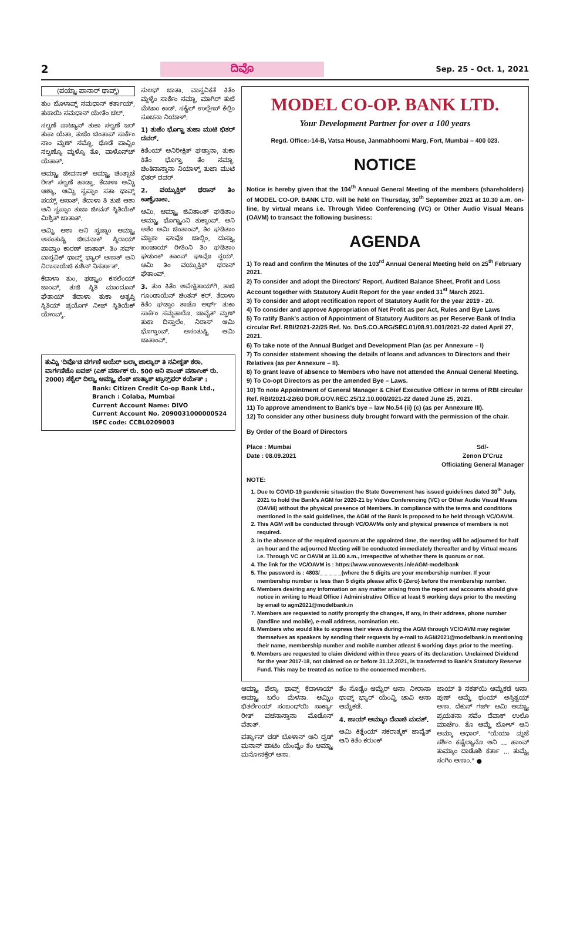2 ದಿವೊ Sep. 25 - Oct. 1, 2021
(ಪಯ್ಲ್ಯಾ ಪಾನಾರ್ ಥಾವ್ನ್)
ತುಂ ಬೊಳಾವ್ನ್ ಸಮಧಾನ್ ಕರ್ತಾಯ್, ತುಕಾಯಿ ಸಮಧಾನ್ ಯೇತೆಂ ಚಲ್.
ಸಲ್ವಣೆ ಪಾಟ್ಯಾನ್ ತುಕಾ ಸಲ್ವಣೆ ಜರ್ ತುಕಾ ಯೆತಾ, ತುಜೆಂ ಚಿಂತಾಪ್ ಸಾರ್ಕೆಂ ನಾಂ ಮ್ಹಣ್ ಸಮ್ಜೊ. ಥೊಡೆ ಪಾವ್ಟಿಂ ಸಲ್ವಣ್ಯೊ ಮ್ಹಳ್ಯೊ ತೊ, ವಾಳೊನ್‌ಚ್ ಯೆತಾತ್.
ಆಮ್ಚ್ಯಾ ಜೀವನಾಕ್ ಆಮ್ಚ್ಯಾ ಚಿಂತ್ಪಾಚೆ ರೀತ್ ಸಲ್ವಣೆ ಹಾಡ್ತಾ. ಕೆದಾಳಾ ಆಮ್ಚಿ ಆಶ್ಯಾ, ಆಮ್ಚಿ ಸ್ವಪ್ನಾಂ ಸತಾ ಥಾವ್ನ್ ಪಯ್ಸ್ ಆಸಾತ್, ತೆದಾಳಾ ತಿ ತುಜಿ ಆಶಾ ಆನಿ ಸ್ವಪ್ನಾಂ ತುಜಾ ಜೀವನ್ ಸ್ಥಿತಿಯೆಕ್ ಮಿಶ್ರಿತ್ ಜಾತಾತ್.
ಆಮ್ಚಿ ಆಶಾ ಆನಿ ಸ್ವಪ್ನಾಂ ಆಮ್ಚ್ಯಾ ಅಸಂತುಷ್ಟಿ ಜೀವನಾಕ್ ಸ್ಥಿರಾಯ್ ಪಾವ್ತಾಂ ಕಾರಣ್ ಜಾತಾತ್. ತಿಂ ಸರ್ವ್ ವಾಸ್ತವಿಕ್ ಥಾವ್ನ್ ಭ್ಯಾರ್ ಆಸಾತ್ ಆನಿ ನಿರಾಸಾಯೆಚಿ ಕುಶಿನ್ ನಿಸರ್ತಾತ್.
ಕೆದಾಳಾ ತುಂ, ಫಡ್ಲ್ಯಾಂ ಕಸಲೆಂಯ್ ಜಾಂವ್, ತುಜಿ ಸ್ಥಿತಿ ಮಾಂದೂನ್ ಘೆತಾಯ್ ತೆದಾಳಾ ತುಕಾ ಅತೃಪ್ತಿ ಸ್ಥಿತಿಯ್ ಪ್ರಯೊಗ್ ನೀಜ್ ಸ್ಥಿತಿಯೆಕ್ ಯೇಂವ್ಕ್.
ಸುಲಭ್ ಜಾತಾ. ವಾಸ್ತವಿಕತೆ ಕಿತೆಂ ಮ್ಹಳ್ಳೆಂ ಸಾರ್ಕೆಂ ಸಮ್ಜಾ, ಮಾಗಿರ್ ತುಜೆ ಮೆಟಾಂ ಕಾಡ್. ಸಕೈಲ್ ಉಲ್ಲೇಖ್ ಕೆಲ್ಲಿಂ ಸೂಚನಾ ನಿಯಾಳ್:
1) ತುಜೆಂ ಭೊಗ್ಣಾ ತುಜಾ ಮುಟಿ ಭಿತರ್ ದವರ್.
ಕಿತೆಂಯ್ ಅನಿರೀಕ್ಷಿತ್ ಘಡ್ತಾನಾ, ತುಕಾ ಕಿತೆಂ ಭೊಗ್ತಾ, ತೆಂ ಸಮ್ಜಾ. ಚಿಂತಿನಾಸ್ತಾನಾ ನಿಯಾಳ್ನ್ ತುಜಾ ಮುಟಿ ಭಿತರ್ ದವರ್.
2. ವಯ್ಕುಕ್ತಿಕ್ ಥರಾನ್ ತಿಂ ಕಾಣ್ಘೆನಾಕಾ.
ಆಮಿ, ಆಮ್ಚ್ಯಾ ಜಿವಿತಾಂತ್ ಘಡಿತಾಂ ಆಮ್ಚ್ಯಾ ಭೊಗ್ಣ್ಯಾಂನಿ ತುಕ್ತಾಂವ್. ಆನಿ ಅಶೆಂ ಆಮಿ ಚಿಂತಾಂವ್, ತಿಂ ಘಡಿತಾಂ ಮ್ಹಾಕಾ ಘಾವೊ ಜಾಲ್ಲಿಂ, ದುಸ್ರ್ಯಾ ಖಂಚಾಯ್ ರೀತಿಂನಿ ತಿಂ ಘಡಿತಾಂ ಘಡುಂಕ್ ಹಾಂವ್ ಘಾವೊ ನ್ಹಯ್. ಆಮಿ ತಿಂ ವಯ್ಕುಕ್ತಿಕ್ ಥರಾನ್ ಘೆತಾಂವ್.
3. ತುಂ ಕಿತೆಂ ಅಪೇಕ್ಷಿತಾಯ್‌ಗಿ, ತಾಚಿ ಗೂಂಡಾಯೆನ್ ಚಿಂತನ್ ಕರ್. ತೆದಾಳಾ ಕಿತೆಂ ಘಡ್ತಾಂ ತಾಚೊ ಅರ್ಥ್ ತುಕಾ ಸಾರ್ಕೆಂ ಸಮ್ಜತಾಲೊ. ಜಾವೈತ್ ಮ್ಹಣ್ ತುಕಾ ದಿಸ್ತಾಲೆಂ. ನಿರಾಸ್ ಆಮಿ ಭೊಗ್ತಾಂವ್. ಆಸಂತುಷ್ಟಿ ಆಮಿ ಜಾತಾಂವ್.
ತುಮ್ಚಿ 'ದಿವೊ'ಚಿ ವರ್ಗಣಿ ಆಯೆರ್ ಜಲ್ಮಾ ಜಾಲ್ಯಾರ್ ತಿ ನವೀಕೃತ್ ಕರಾ. ವಾರ್ಗಣಿಚೊ ಐವಜ್ (ಎಕ್ ವರ್ಸಾಕ್ ರು. 500 ಆನಿ ಪಾಂಚ್ ವರ್ಸಾಂಕ್ ರು. 2000) ಸಕೈಲ್ ದಿಲ್ಲ್ಯಾ ಆಮ್ಚ್ಯಾ ಬೆಂಕ್ ಖಾತ್ಯಾಕ್ ಟ್ರಾನ್ಸ್‌ಫರ್ ಕರ್ಯೆತ್ :
Bank: Citizen Credit Co-op Bank Ltd.,
Branch : Colaba, Mumbai
Current Account Name: DIVO
Current Account No. 2090031000000524
ISFC code: CCBL0209003
MODEL CO-OP. BANK LTD.
Your Development Partner for over a 100 years
Regd. Office:-14-B, Vatsa House, Janmabhoomi Marg, Fort, Mumbai – 400 023.
NOTICE
Notice is hereby given that the 104<sup>th</sup> Annual General Meeting of the members (shareholders) of MODEL CO-OP. BANK LTD. will be held on Thursday, 30<sup>th</sup> September 2021 at 10.30 a.m. on-line, by virtual means i.e. Through Video Conferencing (VC) or Other Audio Visual Means (OAVM) to transact the following business:
AGENDA
1) To read and confirm the Minutes of the 103<sup>rd</sup> Annual General Meeting held on 25<sup>th</sup> February 2021.
2) To consider and adopt the Directors' Report, Audited Balance Sheet, Profit and Loss Account together with Statutory Audit Report for the year ended 31<sup>st</sup> March 2021.
3) To consider and adopt rectification report of Statutory Audit for the year 2019 - 20.
4) To consider and approve Appropriation of Net Profit as per Act, Rules and Bye Laws
5) To ratify Bank's action of Appointment of Statutory Auditors as per Reserve Bank of India circular Ref. RBI/2021-22/25 Ref. No. DoS.CO.ARG/SEC.01/08.91.001/2021-22 dated April 27, 2021.
6) To take note of the Annual Budget and Development Plan (as per Annexure – I)
7) To consider statement showing the details of loans and advances to Directors and their Relatives (as per Annexure – II).
8) To grant leave of absence to Members who have not attended the Annual General Meeting.
9) To Co-opt Directors as per the amended Bye – Laws.
10) To note Appointment of General Manager & Chief Executive Officer in terms of RBI circular Ref. RBI/2021-22/60 DOR.GOV.REC.25/12.10.000/2021-22 dated June 25, 2021.
11) To approve amendment to Bank's bye – law No.54 (ii) (c) (as per Annexure III).
12) To consider any other business duly brought forward with the permission of the chair.
By Order of the Board of Directors
Place : Mumbai
Date : 08.09.2021 Sd/-
Zenon D'Cruz
Officiating General Manager
NOTE:
1. Due to COVID-19 pandemic situation the State Government has issued guidelines dated 30<sup>th</sup> July, 2021 to hold the Bank's AGM for 2020-21 by Video Conferencing (VC) or Other Audio Visual Means (OAVM) without the physical presence of Members. In compliance with the terms and conditions mentioned in the said guidelines, the AGM of the Bank is proposed to be held through VC/OAVM.
2. This AGM will be conducted through VC/OAVMs only and physical presence of members is not required.
3. In the absence of the required quorum at the appointed time, the meeting will be adjourned for half an hour and the adjourned Meeting will be conducted immediately thereafter and by Virtual means i.e. Through VC or OAVM at 11.00 a.m., irrespective of whether there is quorum or not.
4. The link for the VC/OAVM is : https://www.vcnowevents.in/eAGM-modelbank
5. The password is : 4803/_ _ _ _ _(where the 5 digits are your membership number. If your membership number is less than 5 digits please affix 0 {Zero} before the membership number.
6. Members desiring any information on any matter arising from the report and accounts should give notice in writing to Head Office / Administrative Office at least 5 working days prior to the meeting by email to agm2021@modelbank.in
7. Members are requested to notify promptly the changes, if any, in their address, phone number (landline and mobile), e-mail address, nomination etc.
8. Members who would like to express their views during the AGM through VC/OAVM may register themselves as speakers by sending their requests by e-mail to AGM2021@modelbank.in mentioning their name, membership number and mobile number atleast 5 working days prior to the meeting.
9. Members are requested to claim dividend within three years of its declaration. Unclaimed Dividend for the year 2017-18, not claimed on or before 31.12.2021, is transferred to Bank's Statutory Reserve Fund. This may be treated as notice to the concerned members.
ಆಮ್ಚ್ಯಾ ಪೆಲ್ಯಾ ಥಾವ್ನ್ ಕೆದಾಳಾಯ್ ಆಮ್ಚ್ಯಾ ಬರೆಂ ಮೆಳನಾ. ಆಮ್ಚಿಂ ಭಿತರ್ಲೆಂಯ್ ಸಂಬಂಧ್‌ಯಿ ಸಾರ್ಕ್ಯಾ ರೀತ್ ವಚನಾಸ್ತಾನಾ ಮೊಡೊನ್ ವೆತಾತ್.
ಪರ್ತ್ಯಾನ್ ಚಡ್ ಬೊಳಾನ್ ಆನಿ ದ್ವಡ್ ಮನಾನ್ ಪಾಟಿಂ ಯೆಂವ್ಚೆಂ ತೆಂ ಆಮ್ಚ್ಯಾ ಮನೋಸಕ್ತೆರ್ ಆಸಾ.
ತೆಂ ಸೊಡ್ಚೆಂ ಆಮ್ಚೆರ್ ಆಸಾ. ನೀರಾಸಾ ಥಾವ್ನ್ ಭ್ಯಾರ್ ಯೆಂವ್ಚಿ ಚಾವಿ ಆಸಾ ಆಮ್ಚೆಕಡೆ.
4. ಜಾಯ್ ಆಮ್ಕಾಂ ದೆವಾಚಿ ಮದತ್.
ಆಮಿ ಕಿತ್ಲೆಂಯ್ ಸಕರಾತ್ಮಕ್ ಜಾವೈತ್ ಆನಿ ಕಿತೆಂ ಕರುಂಕ್
ಜಾಯ್ ತಿ ಸಕತ್‌ಯಿ ಆಮ್ಚೆಕಡೆ ಆಸಾ. ಪುಣ್ ಆಮ್ಚೆ ಥಂಯ್ ಅಸ್ತಿತ್ವಯ್ ಆಸಾ. ದೆಕುನ್ ಗರ್ಜ್ ಆಮಿ ಆಮ್ಚ್ಯಾ ಪ್ರಯತನಾ ಸವೆಂ ದೆವಾಕ್ ಉಲೊ ಮಾರ್ಚೆಂ. ತೊ ಆಮ್ಚೆ ಬೋಳ್ ಆನಿ ಆಮ್ಕಾ ಆಧಾರ್. "ಯೆಯಾ ಮ್ಹಜೆ ಸರ್ಶಿಂ ಕಷ್ಟೆಲ್ಯಾನೊ ಆನಿ ... ಹಾಂವ್ ತುಮ್ಕಾಂ ದಾಡೊಶಿ ಕರ್ತಾ ... ತುಮ್ಚ್ಯೆ ಸಂಗಿಂ ಆಸಾಂ." ●